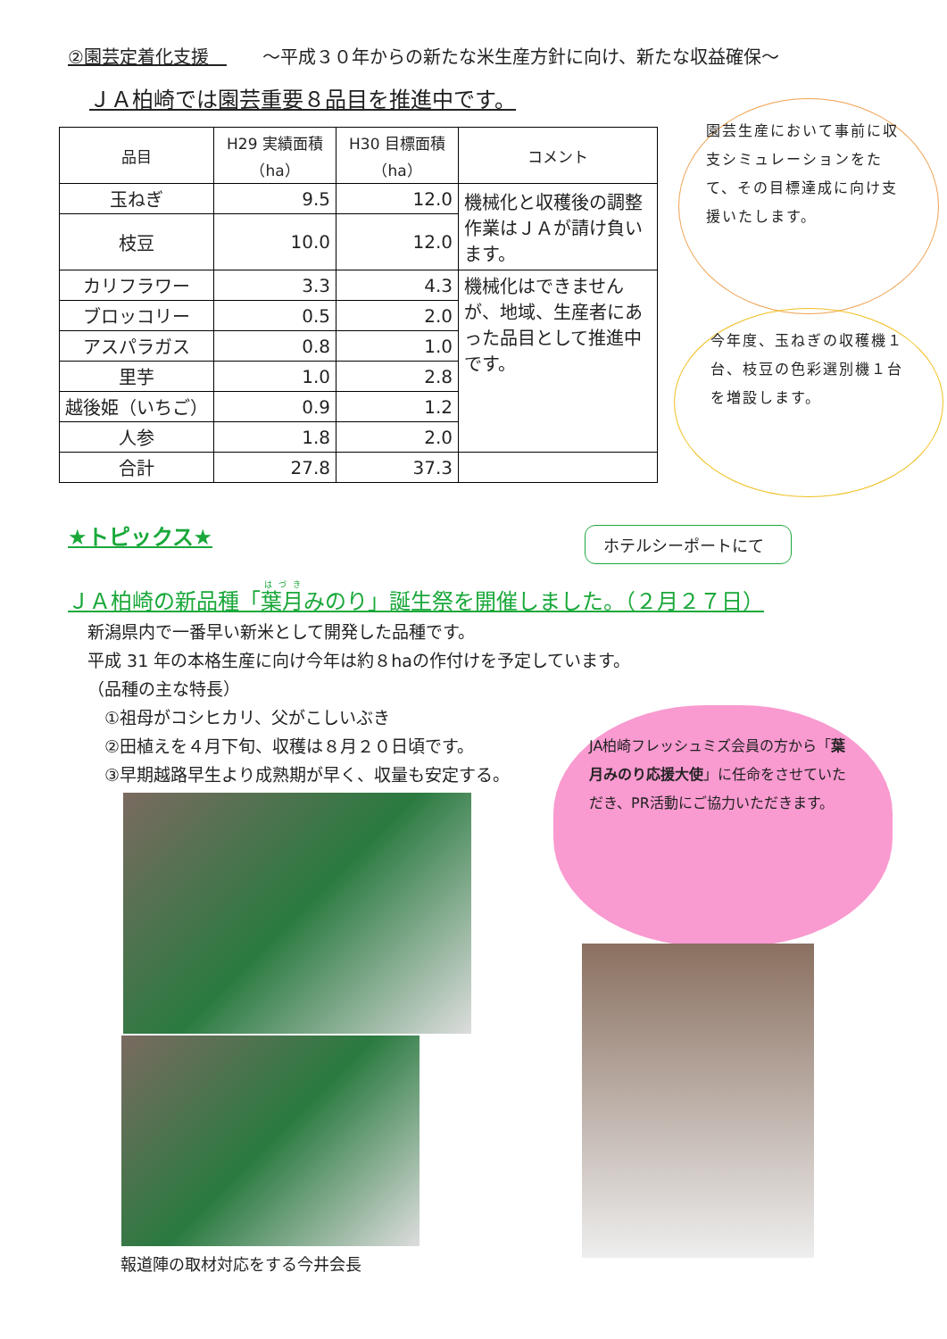②園芸定着化支援　～平成３０年からの新たな米生産方針に向け、新たな収益確保～
ＪＡ柏崎では園芸重要８品目を推進中です。
| 品目 | H29 実績面積 （ha） | H30 目標面積 （ha） | コメント |
| --- | --- | --- | --- |
| 玉ねぎ | 9.5 | 12.0 | 機械化と収穫後の調整作業はＪＡが請け負います。 |
| 枝豆 | 10.0 | 12.0 | |
| カリフラワー | 3.3 | 4.3 | 機械化はできませんが、地域、生産者にあった品目として推進中です。 |
| ブロッコリー | 0.5 | 2.0 | |
| アスパラガス | 0.8 | 1.0 | |
| 里芋 | 1.0 | 2.8 | |
| 越後姫（いちご） | 0.9 | 1.2 | |
| 人参 | 1.8 | 2.0 | |
| 合計 | 27.8 | 37.3 | |
園芸生産において事前に収支シミュレーションをたて、その目標達成に向け支援いたします。
今年度、玉ねぎの収穫機１台、枝豆の色彩選別機１台を増設します。
★トピックス★ ホテルシーポートにて
ＪＡ柏崎の新品種「葉月みのり」誕生祭を開催しました。（２月２７日）
新潟県内で一番早い新米として開発した品種です。
平成 31 年の本格生産に向け今年は約８haの作付けを予定しています。
（品種の主な特長）
　①祖母がコシヒカリ、父がこしいぶき
　②田植えを４月下旬、収穫は８月２０日頃です。
　③早期越路早生より成熟期が早く、収量も安定する。
JA柏崎フレッシュミズ会員の方から「葉月みのり応援大使」に任命をさせていただき、PR活動にご協力いただきます。
報道陣の取材対応をする今井会長